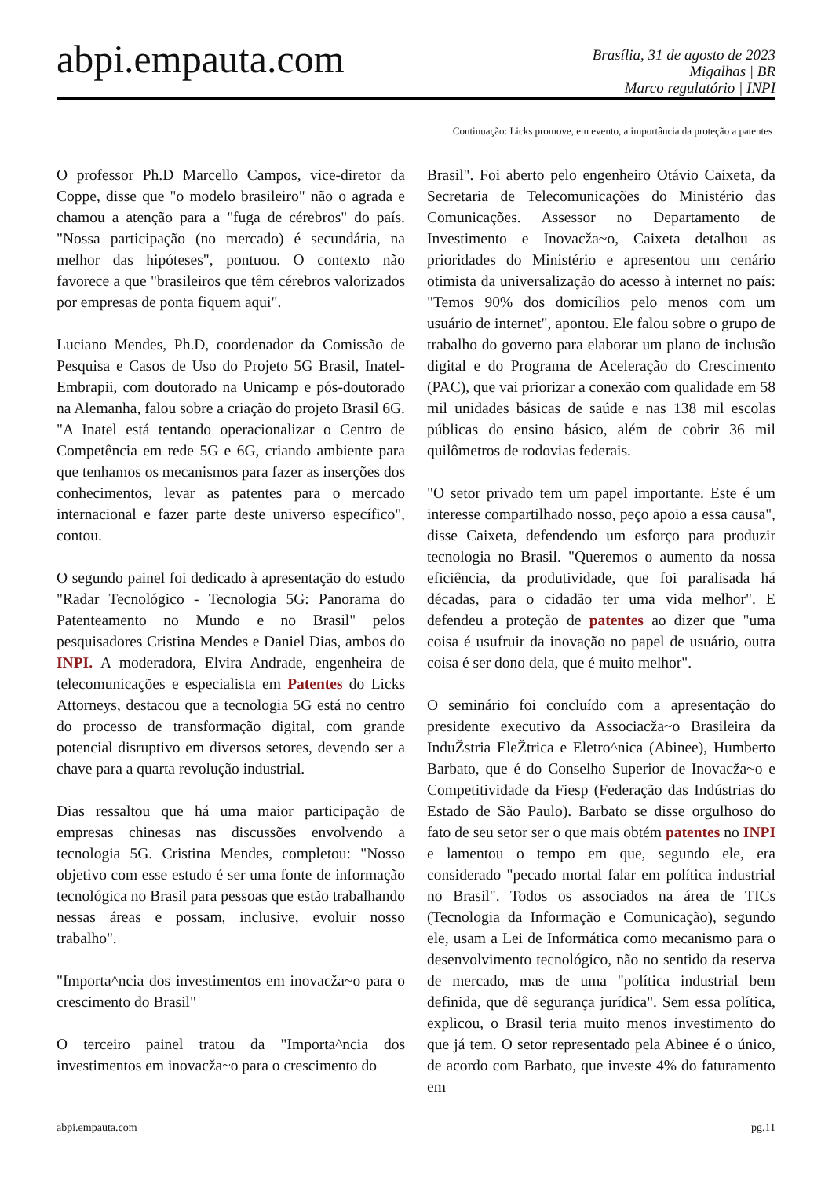abpi.empauta.com
Brasília, 31 de agosto de 2023
Migalhas | BR
Marco regulatório | INPI
Continuação: Licks promove, em evento, a importância da proteção a patentes
O professor Ph.D Marcello Campos, vice-diretor da Coppe, disse que "o modelo brasileiro" não o agrada e chamou a atenção para a "fuga de cérebros" do país. "Nossa participação (no mercado) é secundária, na melhor das hipóteses", pontuou. O contexto não favorece a que "brasileiros que têm cérebros valorizados por empresas de ponta fiquem aqui".
Luciano Mendes, Ph.D, coordenador da Comissão de Pesquisa e Casos de Uso do Projeto 5G Brasil, Inatel-Embrapii, com doutorado na Unicamp e pós-doutorado na Alemanha, falou sobre a criação do projeto Brasil 6G. "A Inatel está tentando operacionalizar o Centro de Competência em rede 5G e 6G, criando ambiente para que tenhamos os mecanismos para fazer as inserções dos conhecimentos, levar as patentes para o mercado internacional e fazer parte deste universo específico", contou.
O segundo painel foi dedicado à apresentação do estudo "Radar Tecnológico - Tecnologia 5G: Panorama do Patenteamento no Mundo e no Brasil" pelos pesquisadores Cristina Mendes e Daniel Dias, ambos do INPI. A moderadora, Elvira Andrade, engenheira de telecomunicações e especialista em Patentes do Licks Attorneys, destacou que a tecnologia 5G está no centro do processo de transformação digital, com grande potencial disruptivo em diversos setores, devendo ser a chave para a quarta revolução industrial.
Dias ressaltou que há uma maior participação de empresas chinesas nas discussões envolvendo a tecnologia 5G. Cristina Mendes, completou: "Nosso objetivo com esse estudo é ser uma fonte de informação tecnológica no Brasil para pessoas que estão trabalhando nessas áreas e possam, inclusive, evoluir nosso trabalho".
"Importa^ncia dos investimentos em inovacža~o para o crescimento do Brasil"
O terceiro painel tratou da "Importa^ncia dos investimentos em inovacža~o para o crescimento do
Brasil". Foi aberto pelo engenheiro Otávio Caixeta, da Secretaria de Telecomunicações do Ministério das Comunicações. Assessor no Departamento de Investimento e Inovacža~o, Caixeta detalhou as prioridades do Ministério e apresentou um cenário otimista da universalização do acesso à internet no país: "Temos 90% dos domicílios pelo menos com um usuário de internet", apontou. Ele falou sobre o grupo de trabalho do governo para elaborar um plano de inclusão digital e do Programa de Aceleração do Crescimento (PAC), que vai priorizar a conexão com qualidade em 58 mil unidades básicas de saúde e nas 138 mil escolas públicas do ensino básico, além de cobrir 36 mil quilômetros de rodovias federais.
"O setor privado tem um papel importante. Este é um interesse compartilhado nosso, peço apoio a essa causa", disse Caixeta, defendendo um esforço para produzir tecnologia no Brasil. "Queremos o aumento da nossa eficiência, da produtividade, que foi paralisada há décadas, para o cidadão ter uma vida melhor". E defendeu a proteção de patentes ao dizer que "uma coisa é usufruir da inovação no papel de usuário, outra coisa é ser dono dela, que é muito melhor".
O seminário foi concluído com a apresentação do presidente executivo da Associacža~o Brasileira da InduŽstria EleŽtrica e Eletro^nica (Abinee), Humberto Barbato, que é do Conselho Superior de Inovacža~o e Competitividade da Fiesp (Federação das Indústrias do Estado de São Paulo). Barbato se disse orgulhoso do fato de seu setor ser o que mais obtém patentes no INPI e lamentou o tempo em que, segundo ele, era considerado "pecado mortal falar em política industrial no Brasil". Todos os associados na área de TICs (Tecnologia da Informação e Comunicação), segundo ele, usam a Lei de Informática como mecanismo para o desenvolvimento tecnológico, não no sentido da reserva de mercado, mas de uma "política industrial bem definida, que dê segurança jurídica". Sem essa política, explicou, o Brasil teria muito menos investimento do que já tem. O setor representado pela Abinee é o único, de acordo com Barbato, que investe 4% do faturamento em
abpi.empauta.com pg.11